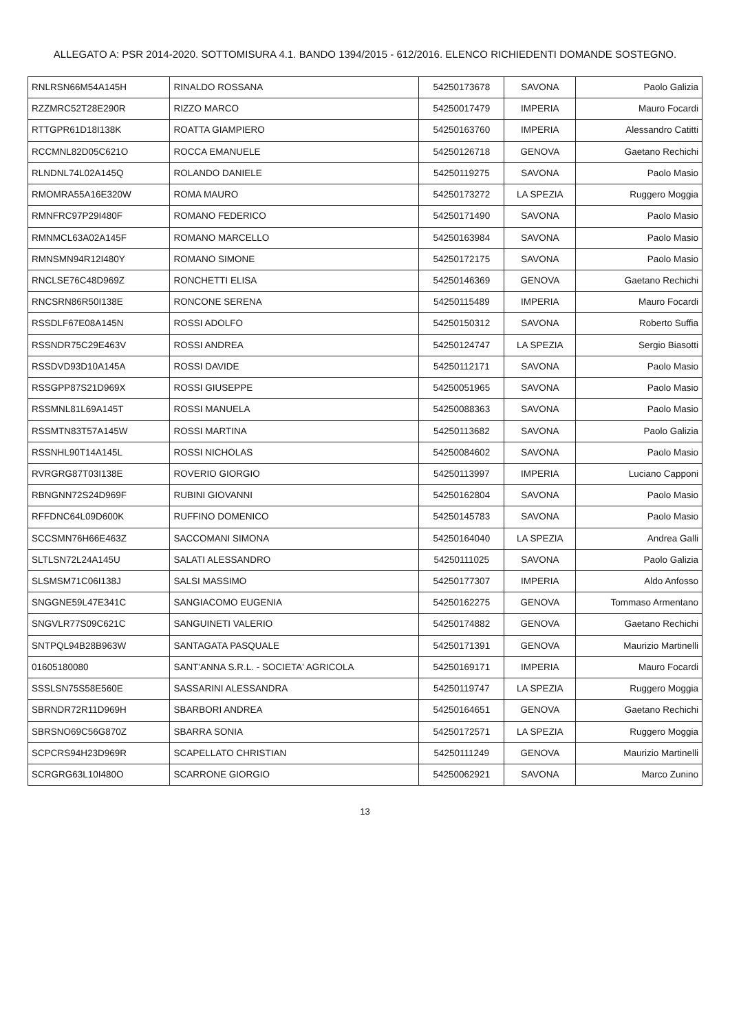ALLEGATO A: PSR 2014-2020. SOTTOMISURA 4.1. BANDO 1394/2015 - 612/2016. ELENCO RICHIEDENTI DOMANDE SOSTEGNO.
| RNLRSN66M54A145H | RINALDO ROSSANA | 54250173678 | SAVONA | Paolo Galizia |
| RZZMRC52T28E290R | RIZZO MARCO | 54250017479 | IMPERIA | Mauro Focardi |
| RTTGPR61D18I138K | ROATTA GIAMPIERO | 54250163760 | IMPERIA | Alessandro Catitti |
| RCCMNL82D05C621O | ROCCA EMANUELE | 54250126718 | GENOVA | Gaetano Rechichi |
| RLNDNL74L02A145Q | ROLANDO DANIELE | 54250119275 | SAVONA | Paolo Masio |
| RMOMRA55A16E320W | ROMA MAURO | 54250173272 | LA SPEZIA | Ruggero Moggia |
| RMNFRC97P29I480F | ROMANO FEDERICO | 54250171490 | SAVONA | Paolo Masio |
| RMNMCL63A02A145F | ROMANO MARCELLO | 54250163984 | SAVONA | Paolo Masio |
| RMNSMN94R12I480Y | ROMANO SIMONE | 54250172175 | SAVONA | Paolo Masio |
| RNCLSE76C48D969Z | RONCHETTI ELISA | 54250146369 | GENOVA | Gaetano Rechichi |
| RNCSRN86R50I138E | RONCONE SERENA | 54250115489 | IMPERIA | Mauro Focardi |
| RSSDLF67E08A145N | ROSSI ADOLFO | 54250150312 | SAVONA | Roberto Suffia |
| RSSNDR75C29E463V | ROSSI ANDREA | 54250124747 | LA SPEZIA | Sergio Biasotti |
| RSSDVD93D10A145A | ROSSI DAVIDE | 54250112171 | SAVONA | Paolo Masio |
| RSSGPP87S21D969X | ROSSI GIUSEPPE | 54250051965 | SAVONA | Paolo Masio |
| RSSMNL81L69A145T | ROSSI MANUELA | 54250088363 | SAVONA | Paolo Masio |
| RSSMTN83T57A145W | ROSSI MARTINA | 54250113682 | SAVONA | Paolo Galizia |
| RSSNHL90T14A145L | ROSSI NICHOLAS | 54250084602 | SAVONA | Paolo Masio |
| RVRGRG87T03I138E | ROVERIO GIORGIO | 54250113997 | IMPERIA | Luciano Capponi |
| RBNGNN72S24D969F | RUBINI GIOVANNI | 54250162804 | SAVONA | Paolo Masio |
| RFFDNC64L09D600K | RUFFINO DOMENICO | 54250145783 | SAVONA | Paolo Masio |
| SCCSMN76H66E463Z | SACCOMANI SIMONA | 54250164040 | LA SPEZIA | Andrea Galli |
| SLTLSN72L24A145U | SALATI ALESSANDRO | 54250111025 | SAVONA | Paolo Galizia |
| SLSMSM71C06I138J | SALSI MASSIMO | 54250177307 | IMPERIA | Aldo Anfosso |
| SNGGNE59L47E341C | SANGIACOMO EUGENIA | 54250162275 | GENOVA | Tommaso Armentano |
| SNGVLR77S09C621C | SANGUINETI VALERIO | 54250174882 | GENOVA | Gaetano Rechichi |
| SNTPQL94B28B963W | SANTAGATA PASQUALE | 54250171391 | GENOVA | Maurizio Martinelli |
| 01605180080 | SANT'ANNA S.R.L. - SOCIETA' AGRICOLA | 54250169171 | IMPERIA | Mauro Focardi |
| SSSLSN75S58E560E | SASSARINI ALESSANDRA | 54250119747 | LA SPEZIA | Ruggero Moggia |
| SBRNDR72R11D969H | SBARBORI ANDREA | 54250164651 | GENOVA | Gaetano Rechichi |
| SBRSNO69C56G870Z | SBARRA SONIA | 54250172571 | LA SPEZIA | Ruggero Moggia |
| SCPCRS94H23D969R | SCAPELLATO CHRISTIAN | 54250111249 | GENOVA | Maurizio Martinelli |
| SCRGRG63L10I480O | SCARRONE GIORGIO | 54250062921 | SAVONA | Marco Zunino |
13